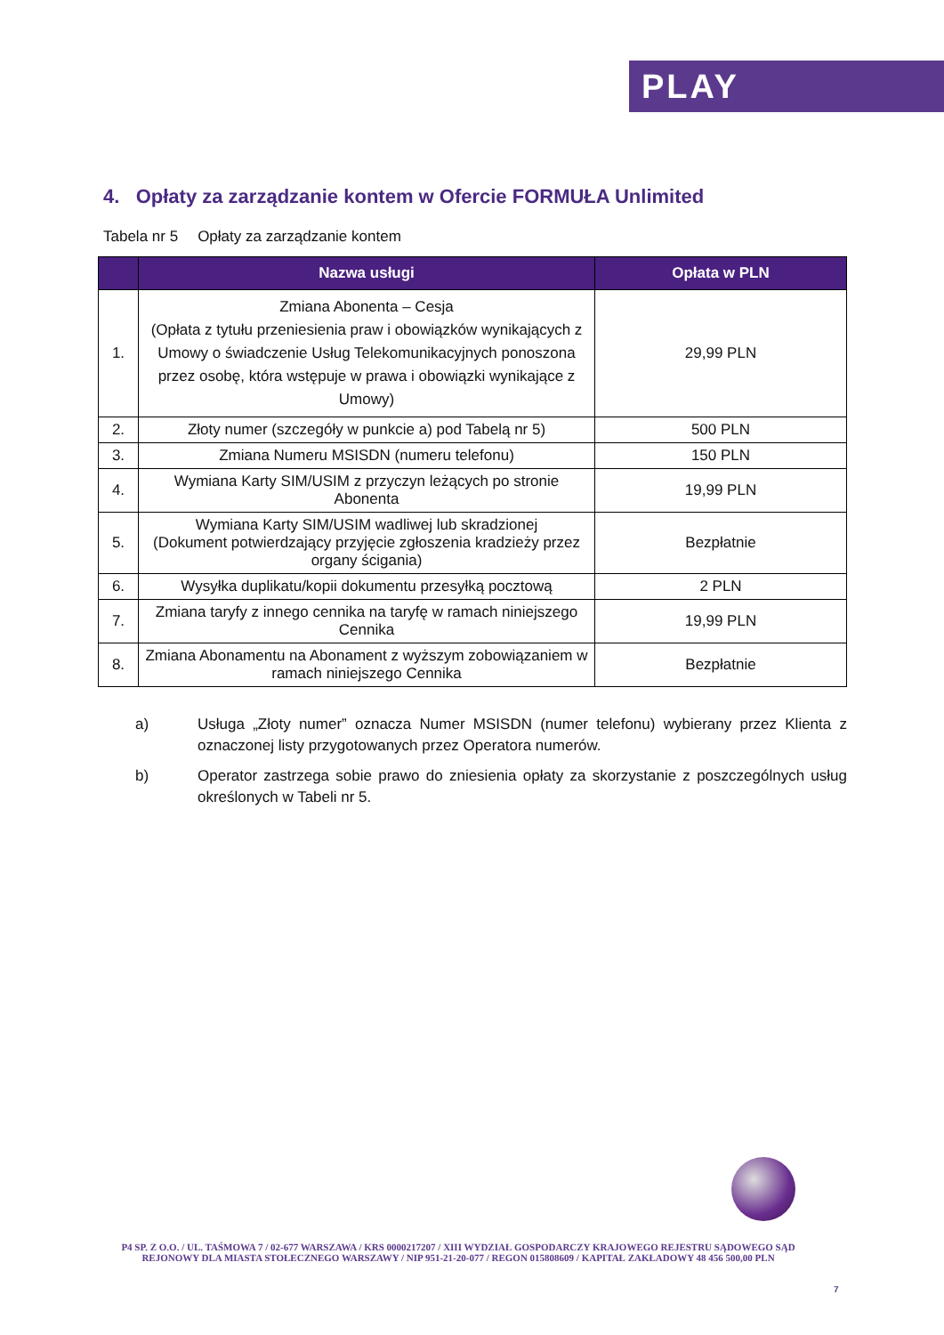PLAY
4. Opłaty za zarządzanie kontem w Ofercie FORMUŁA Unlimited
Tabela nr 5 Opłaty za zarządzanie kontem
| | Nazwa usługi | Opłata w PLN |
| --- | --- | --- |
| 1. | Zmiana Abonenta – Cesja (Opłata z tytułu przeniesienia praw i obowiązków wynikających z Umowy o świadczenie Usług Telekomunikacyjnych ponoszona przez osobę, która wstępuje w prawa i obowiązki wynikające z Umowy) | 29,99 PLN |
| 2. | Złoty numer (szczegóły w punkcie a) pod Tabelą nr 5) | 500 PLN |
| 3. | Zmiana Numeru MSISDN (numeru telefonu) | 150 PLN |
| 4. | Wymiana Karty SIM/USIM z przyczyn leżących po stronie Abonenta | 19,99 PLN |
| 5. | Wymiana Karty SIM/USIM wadliwej lub skradzionej (Dokument potwierdzający przyjęcie zgłoszenia kradzieży przez organy ścigania) | Bezpłatnie |
| 6. | Wysyłka duplikatu/kopii dokumentu przesyłką pocztową | 2 PLN |
| 7. | Zmiana taryfy z innego cennika na taryfę w ramach niniejszego Cennika | 19,99 PLN |
| 8. | Zmiana Abonamentu na Abonament z wyższym zobowiązaniem w ramach niniejszego Cennika | Bezpłatnie |
a) Usługa „Złoty numer” oznacza Numer MSISDN (numer telefonu) wybierany przez Klienta z oznaczonej listy przygotowanych przez Operatora numerów.
b) Operator zastrzega sobie prawo do zniesienia opłaty za skorzystanie z poszczególnych usług określonych w Tabeli nr 5.
P4 SP. Z O.O. / UL. TAŚMOWA 7 / 02-677 WARSZAWA / KRS 0000217207 / XIII WYDZIAŁ GOSPODARCZY KRAJOWEGO REJESTRU SĄDOWEGO SĄD REJONOWY DLA MIASTA STOŁECZNEGO WARSZAWY / NIP 951-21-20-077 / REGON 015808609 / KAPITAŁ ZAKŁADOWY 48 456 500,00 PLN
7